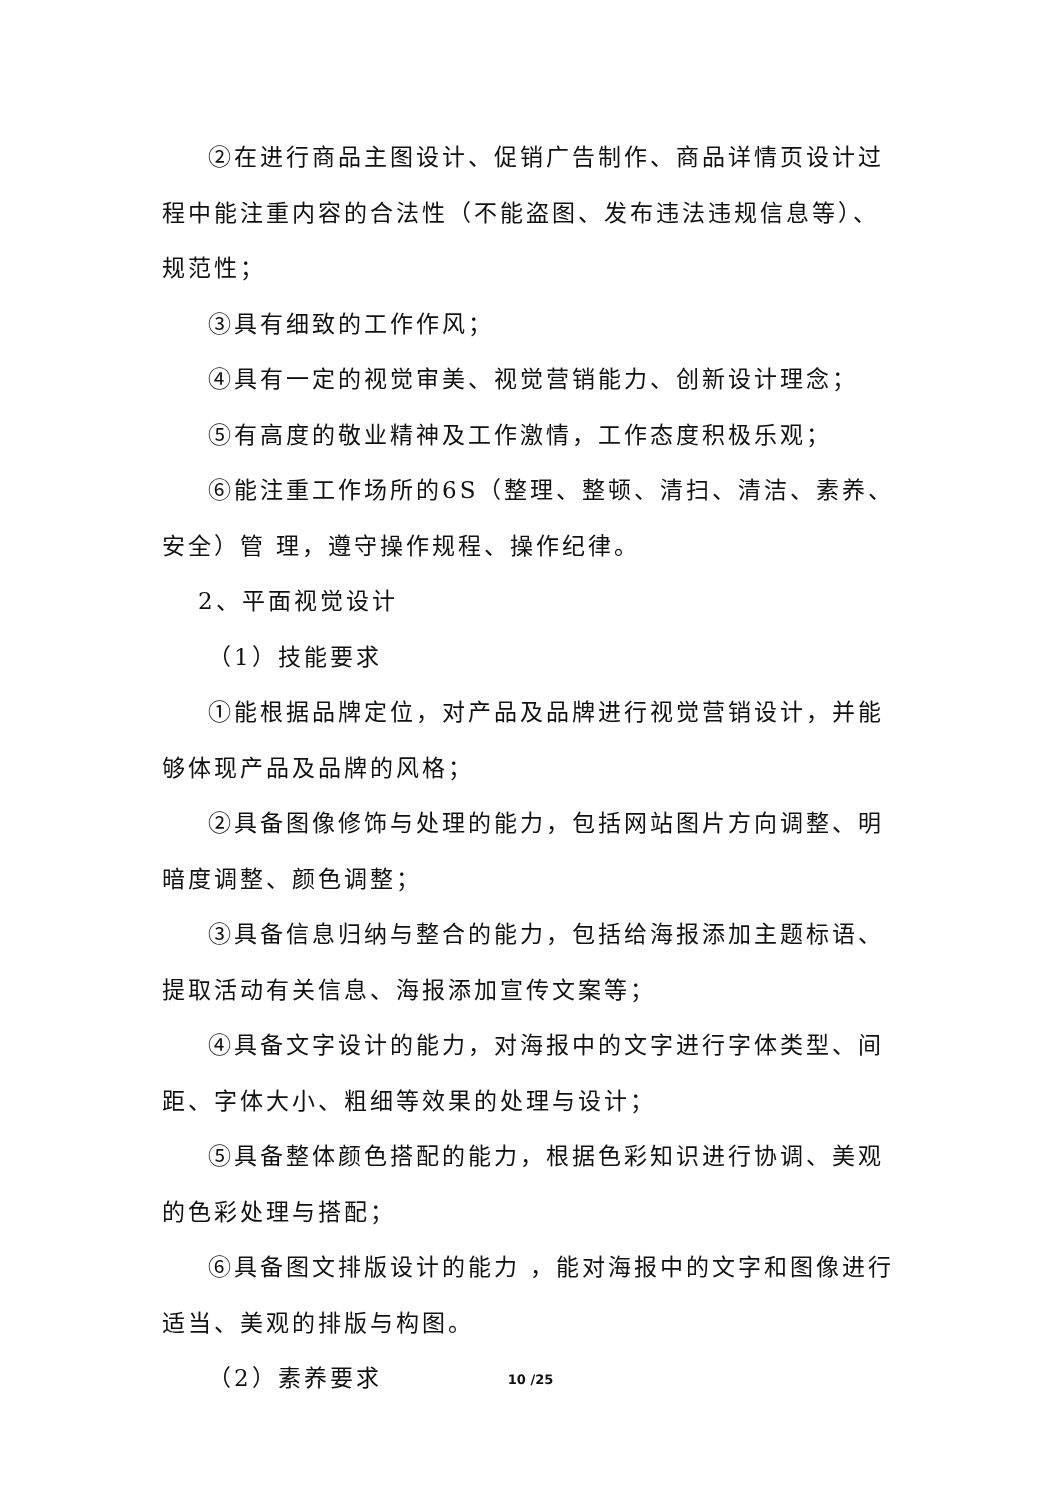②在进行商品主图设计、促销广告制作、商品详情页设计过程中能注重内容的合法性（不能盗图、发布违法违规信息等）、规范性；
③具有细致的工作作风；
④具有一定的视觉审美、视觉营销能力、创新设计理念；
⑤有高度的敬业精神及工作激情，工作态度积极乐观；
⑥能注重工作场所的6S（整理、整顿、清扫、清洁、素养、安全）管 理，遵守操作规程、操作纪律。
2、平面视觉设计
（1）技能要求
①能根据品牌定位，对产品及品牌进行视觉营销设计，并能够体现产品及品牌的风格；
②具备图像修饰与处理的能力，包括网站图片方向调整、明暗度调整、颜色调整；
③具备信息归纳与整合的能力，包括给海报添加主题标语、提取活动有关信息、海报添加宣传文案等；
④具备文字设计的能力，对海报中的文字进行字体类型、间距、字体大小、粗细等效果的处理与设计；
⑤具备整体颜色搭配的能力，根据色彩知识进行协调、美观的色彩处理与搭配；
⑥具备图文排版设计的能力 ，能对海报中的文字和图像进行适当、美观的排版与构图。
（2）素养要求
10 /25